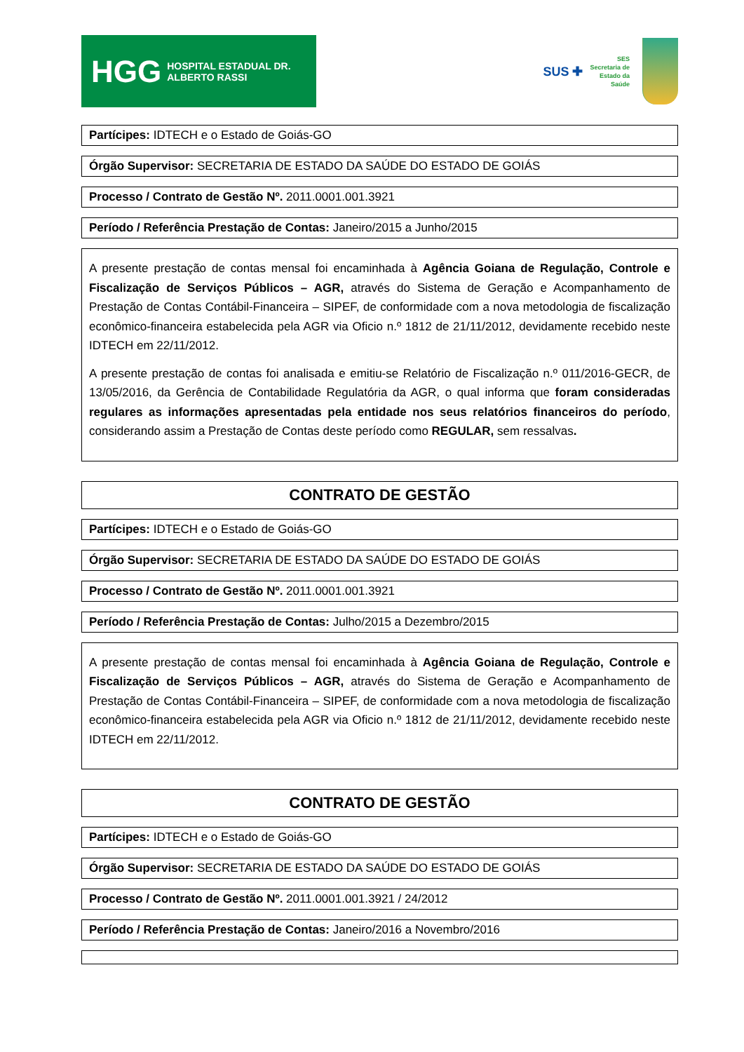HGG HOSPITAL ESTADUAL DR. ALBERTO RASSI
SUS ✚
SES
Secretaria de
Estado da
Saúde
Partícipes: IDTECH e o Estado de Goiás-GO
Órgão Supervisor: SECRETARIA DE ESTADO DA SAÚDE DO ESTADO DE GOIÁS
Processo / Contrato de Gestão Nº. 2011.0001.001.3921
Período / Referência Prestação de Contas: Janeiro/2015 a Junho/2015
A presente prestação de contas mensal foi encaminhada à Agência Goiana de Regulação, Controle e Fiscalização de Serviços Públicos – AGR, através do Sistema de Geração e Acompanhamento de Prestação de Contas Contábil-Financeira – SIPEF, de conformidade com a nova metodologia de fiscalização econômico-financeira estabelecida pela AGR via Oficio n.º 1812 de 21/11/2012, devidamente recebido neste IDTECH em 22/11/2012.
A presente prestação de contas foi analisada e emitiu-se Relatório de Fiscalização n.º 011/2016-GECR, de 13/05/2016, da Gerência de Contabilidade Regulatória da AGR, o qual informa que foram consideradas regulares as informações apresentadas pela entidade nos seus relatórios financeiros do período, considerando assim a Prestação de Contas deste período como REGULAR, sem ressalvas.
CONTRATO DE GESTÃO
Partícipes: IDTECH e o Estado de Goiás-GO
Órgão Supervisor: SECRETARIA DE ESTADO DA SAÚDE DO ESTADO DE GOIÁS
Processo / Contrato de Gestão Nº. 2011.0001.001.3921
Período / Referência Prestação de Contas: Julho/2015 a Dezembro/2015
A presente prestação de contas mensal foi encaminhada à Agência Goiana de Regulação, Controle e Fiscalização de Serviços Públicos – AGR, através do Sistema de Geração e Acompanhamento de Prestação de Contas Contábil-Financeira – SIPEF, de conformidade com a nova metodologia de fiscalização econômico-financeira estabelecida pela AGR via Oficio n.º 1812 de 21/11/2012, devidamente recebido neste IDTECH em 22/11/2012.
CONTRATO DE GESTÃO
Partícipes: IDTECH e o Estado de Goiás-GO
Órgão Supervisor: SECRETARIA DE ESTADO DA SAÚDE DO ESTADO DE GOIÁS
Processo / Contrato de Gestão Nº. 2011.0001.001.3921 / 24/2012
Período / Referência Prestação de Contas: Janeiro/2016 a Novembro/2016